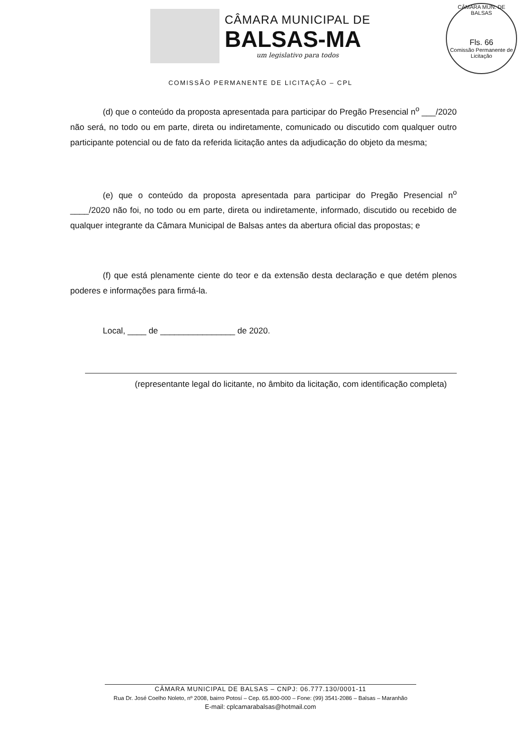CÂMARA MUNICIPAL DE
BALSAS-MA
um legislativo para todos
CÂMARA MUN. DE BALSAS
Fls. 66
Comissão Permanente de Licitação
COMISSÃO PERMANENTE DE LICITAÇÃO – CPL
(d) que o conteúdo da proposta apresentada para participar do Pregão Presencial n<sup>o</sup> ___/2020 não será, no todo ou em parte, direta ou indiretamente, comunicado ou discutido com qualquer outro participante potencial ou de fato da referida licitação antes da adjudicação do objeto da mesma;
(e) que o conteúdo da proposta apresentada para participar do Pregão Presencial n<sup>o</sup> ____/2020 não foi, no todo ou em parte, direta ou indiretamente, informado, discutido ou recebido de qualquer integrante da Câmara Municipal de Balsas antes da abertura oficial das propostas; e
(f) que está plenamente ciente do teor e da extensão desta declaração e que detém plenos poderes e informações para firmá-la.
Local, ____ de ________________ de 2020.
(representante legal do licitante, no âmbito da licitação, com identificação completa)
CÂMARA MUNICIPAL DE BALSAS – CNPJ: 06.777.130/0001-11
Rua Dr. José Coelho Noleto, nº 2008, bairro Potosí – Cep. 65.800-000 – Fone: (99) 3541-2086 – Balsas – Maranhão
E-mail: cplcamarabalsas@hotmail.com